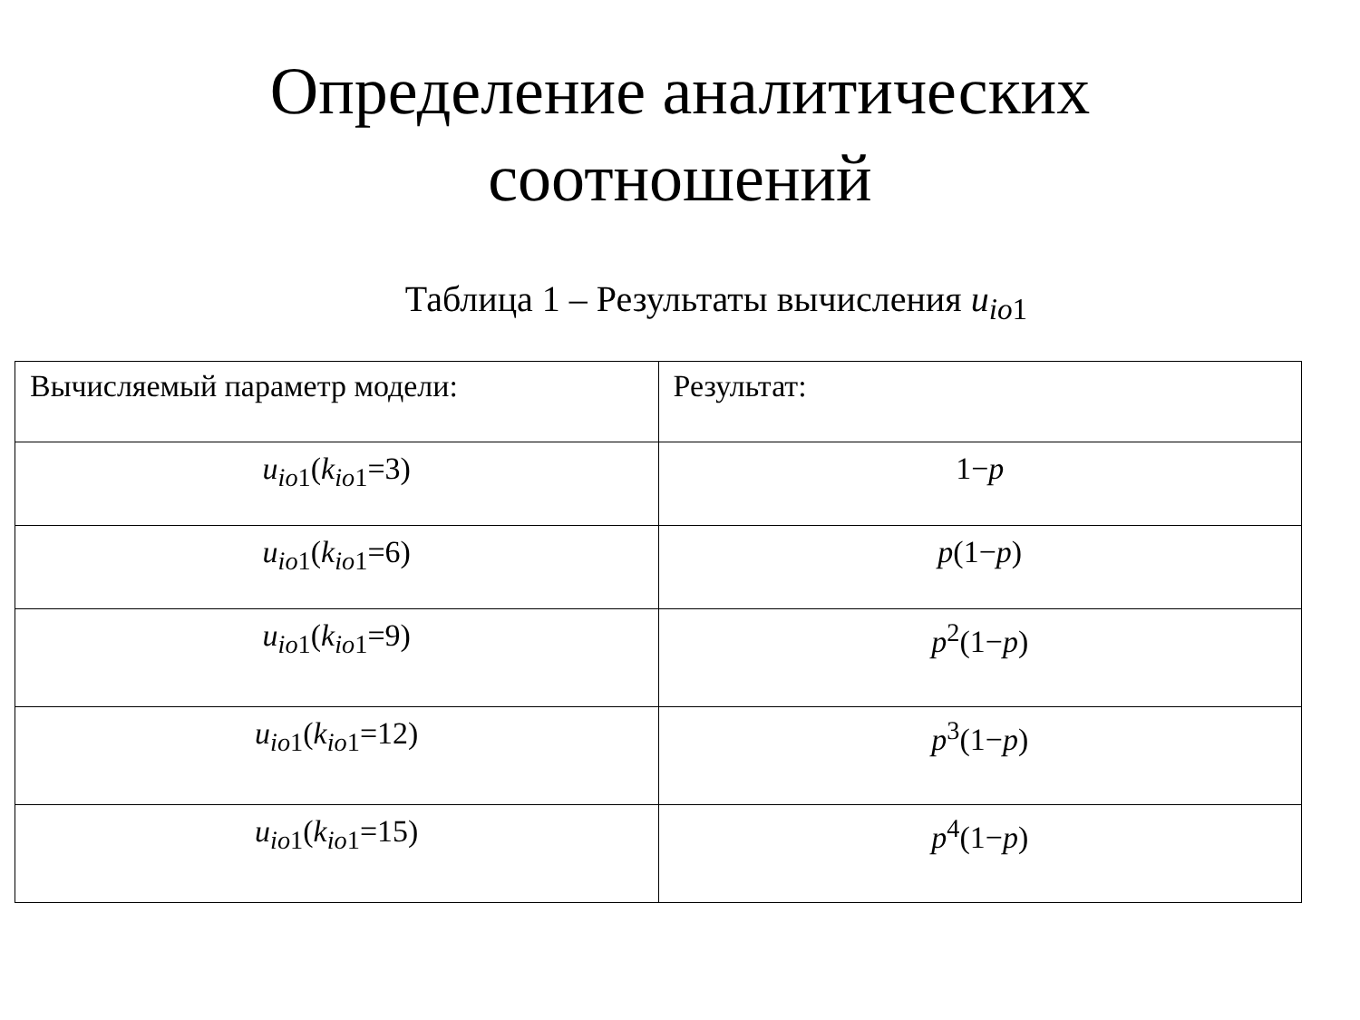Определение аналитических
соотношений
Таблица 1 – Результаты вычисления u<sub>io1</sub>
| Вычисляемый параметр модели: | Результат: |
| --- | --- |
| u<sub>io1</sub>( k<sub>io1</sub>=3) | 1− p |
| u<sub>io1</sub>( k<sub>io1</sub>=6) | p (1− p ) |
| u<sub>io1</sub>( k<sub>io1</sub>=9) | p<sup>2</sup>(1− p ) |
| u<sub>io1</sub>( k<sub>io1</sub>=12) | p<sup>3</sup>(1− p ) |
| u<sub>io1</sub>( k<sub>io1</sub>=15) | p<sup>4</sup>(1− p ) |